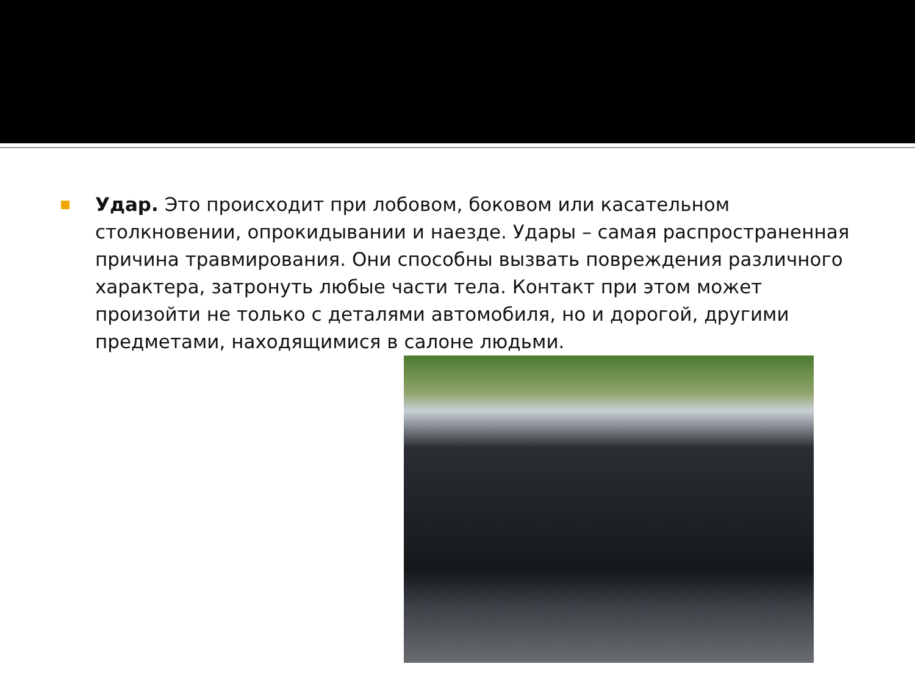Удар. Это происходит при лобовом, боковом или касательном столкновении, опрокидывании и наезде. Удары – самая распространенная причина травмирования. Они способны вызвать повреждения различного характера, затронуть любые части тела. Контакт при этом может произойти не только с деталями автомобиля, но и дорогой, другими предметами, находящимися в салоне людьми.